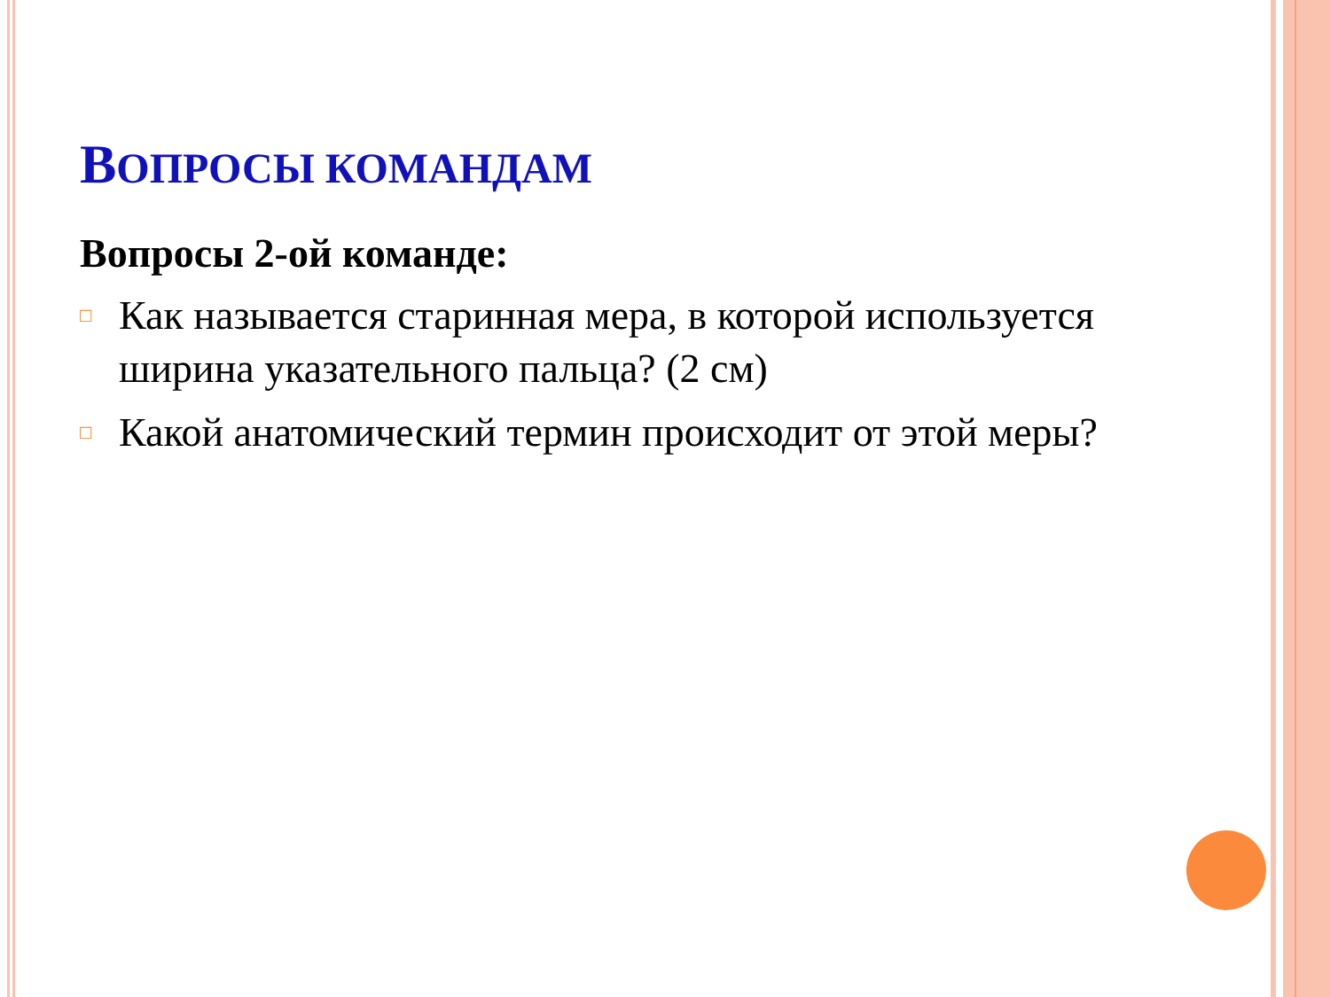ВОПРОСЫ КОМАНДАМ
Вопросы 2-ой команде:
□ Как называется старинная мера, в которой используется ширина указательного пальца? (2 см)
□ Какой анатомический термин происходит от этой меры?